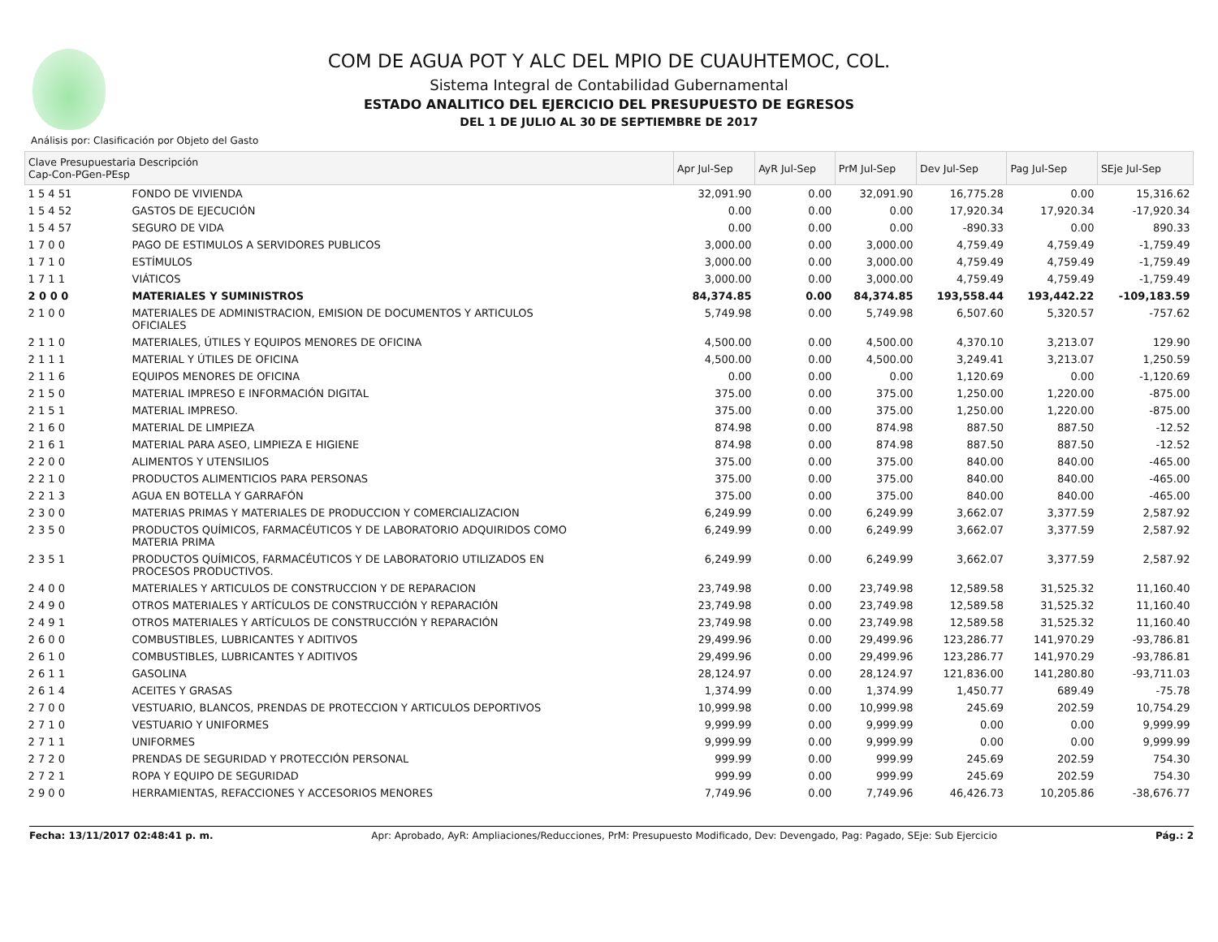COM DE AGUA POT Y ALC DEL MPIO DE CUAUHTEMOC, COL.
Sistema Integral de Contabilidad Gubernamental
ESTADO ANALITICO DEL EJERCICIO DEL PRESUPUESTO DE EGRESOS
DEL 1 DE JULIO AL 30 DE SEPTIEMBRE DE 2017
Análisis por: Clasificación por Objeto del Gasto
| Clave Presupuestaria Descripción Cap-Con-PGen-PEsp | | Apr Jul-Sep | AyR Jul-Sep | PrM Jul-Sep | Dev Jul-Sep | Pag Jul-Sep | SEje Jul-Sep |
| --- | --- | --- | --- | --- | --- | --- | --- |
| 1 5 4 51 | FONDO DE VIVIENDA | 32,091.90 | 0.00 | 32,091.90 | 16,775.28 | 0.00 | 15,316.62 |
| 1 5 4 52 | GASTOS DE EJECUCIÓN | 0.00 | 0.00 | 0.00 | 17,920.34 | 17,920.34 | -17,920.34 |
| 1 5 4 57 | SEGURO DE VIDA | 0.00 | 0.00 | 0.00 | -890.33 | 0.00 | 890.33 |
| 1 7 0 0 | PAGO DE ESTIMULOS A SERVIDORES PUBLICOS | 3,000.00 | 0.00 | 3,000.00 | 4,759.49 | 4,759.49 | -1,759.49 |
| 1 7 1 0 | ESTÍMULOS | 3,000.00 | 0.00 | 3,000.00 | 4,759.49 | 4,759.49 | -1,759.49 |
| 1 7 1 1 | VIÁTICOS | 3,000.00 | 0.00 | 3,000.00 | 4,759.49 | 4,759.49 | -1,759.49 |
| 2 0 0 0 | MATERIALES Y SUMINISTROS | 84,374.85 | 0.00 | 84,374.85 | 193,558.44 | 193,442.22 | -109,183.59 |
| 2 1 0 0 | MATERIALES DE ADMINISTRACION, EMISION DE DOCUMENTOS Y ARTICULOS OFICIALES | 5,749.98 | 0.00 | 5,749.98 | 6,507.60 | 5,320.57 | -757.62 |
| 2 1 1 0 | MATERIALES, ÚTILES Y EQUIPOS MENORES DE OFICINA | 4,500.00 | 0.00 | 4,500.00 | 4,370.10 | 3,213.07 | 129.90 |
| 2 1 1 1 | MATERIAL Y ÚTILES DE OFICINA | 4,500.00 | 0.00 | 4,500.00 | 3,249.41 | 3,213.07 | 1,250.59 |
| 2 1 1 6 | EQUIPOS MENORES DE OFICINA | 0.00 | 0.00 | 0.00 | 1,120.69 | 0.00 | -1,120.69 |
| 2 1 5 0 | MATERIAL IMPRESO E INFORMACIÓN DIGITAL | 375.00 | 0.00 | 375.00 | 1,250.00 | 1,220.00 | -875.00 |
| 2 1 5 1 | MATERIAL IMPRESO. | 375.00 | 0.00 | 375.00 | 1,250.00 | 1,220.00 | -875.00 |
| 2 1 6 0 | MATERIAL DE LIMPIEZA | 874.98 | 0.00 | 874.98 | 887.50 | 887.50 | -12.52 |
| 2 1 6 1 | MATERIAL PARA ASEO, LIMPIEZA E HIGIENE | 874.98 | 0.00 | 874.98 | 887.50 | 887.50 | -12.52 |
| 2 2 0 0 | ALIMENTOS Y UTENSILIOS | 375.00 | 0.00 | 375.00 | 840.00 | 840.00 | -465.00 |
| 2 2 1 0 | PRODUCTOS ALIMENTICIOS PARA PERSONAS | 375.00 | 0.00 | 375.00 | 840.00 | 840.00 | -465.00 |
| 2 2 1 3 | AGUA EN BOTELLA Y GARRAFÓN | 375.00 | 0.00 | 375.00 | 840.00 | 840.00 | -465.00 |
| 2 3 0 0 | MATERIAS PRIMAS Y MATERIALES DE PRODUCCION Y COMERCIALIZACION | 6,249.99 | 0.00 | 6,249.99 | 3,662.07 | 3,377.59 | 2,587.92 |
| 2 3 5 0 | PRODUCTOS QUÍMICOS, FARMACÉUTICOS Y DE LABORATORIO ADQUIRIDOS COMO MATERIA PRIMA | 6,249.99 | 0.00 | 6,249.99 | 3,662.07 | 3,377.59 | 2,587.92 |
| 2 3 5 1 | PRODUCTOS QUÍMICOS, FARMACÉUTICOS Y DE LABORATORIO UTILIZADOS EN PROCESOS PRODUCTIVOS. | 6,249.99 | 0.00 | 6,249.99 | 3,662.07 | 3,377.59 | 2,587.92 |
| 2 4 0 0 | MATERIALES Y ARTICULOS DE CONSTRUCCION Y DE REPARACION | 23,749.98 | 0.00 | 23,749.98 | 12,589.58 | 31,525.32 | 11,160.40 |
| 2 4 9 0 | OTROS MATERIALES Y ARTÍCULOS DE CONSTRUCCIÓN Y REPARACIÓN | 23,749.98 | 0.00 | 23,749.98 | 12,589.58 | 31,525.32 | 11,160.40 |
| 2 4 9 1 | OTROS MATERIALES Y ARTÍCULOS DE CONSTRUCCIÓN Y REPARACIÓN | 23,749.98 | 0.00 | 23,749.98 | 12,589.58 | 31,525.32 | 11,160.40 |
| 2 6 0 0 | COMBUSTIBLES, LUBRICANTES Y ADITIVOS | 29,499.96 | 0.00 | 29,499.96 | 123,286.77 | 141,970.29 | -93,786.81 |
| 2 6 1 0 | COMBUSTIBLES, LUBRICANTES Y ADITIVOS | 29,499.96 | 0.00 | 29,499.96 | 123,286.77 | 141,970.29 | -93,786.81 |
| 2 6 1 1 | GASOLINA | 28,124.97 | 0.00 | 28,124.97 | 121,836.00 | 141,280.80 | -93,711.03 |
| 2 6 1 4 | ACEITES Y GRASAS | 1,374.99 | 0.00 | 1,374.99 | 1,450.77 | 689.49 | -75.78 |
| 2 7 0 0 | VESTUARIO, BLANCOS, PRENDAS DE PROTECCION Y ARTICULOS DEPORTIVOS | 10,999.98 | 0.00 | 10,999.98 | 245.69 | 202.59 | 10,754.29 |
| 2 7 1 0 | VESTUARIO Y UNIFORMES | 9,999.99 | 0.00 | 9,999.99 | 0.00 | 0.00 | 9,999.99 |
| 2 7 1 1 | UNIFORMES | 9,999.99 | 0.00 | 9,999.99 | 0.00 | 0.00 | 9,999.99 |
| 2 7 2 0 | PRENDAS DE SEGURIDAD Y PROTECCIÓN PERSONAL | 999.99 | 0.00 | 999.99 | 245.69 | 202.59 | 754.30 |
| 2 7 2 1 | ROPA Y EQUIPO DE SEGURIDAD | 999.99 | 0.00 | 999.99 | 245.69 | 202.59 | 754.30 |
| 2 9 0 0 | HERRAMIENTAS, REFACCIONES Y ACCESORIOS MENORES | 7,749.96 | 0.00 | 7,749.96 | 46,426.73 | 10,205.86 | -38,676.77 |
Fecha: 13/11/2017 02:48:41 p. m. Apr: Aprobado, AyR: Ampliaciones/Reducciones, PrM: Presupuesto Modificado, Dev: Devengado, Pag: Pagado, SEje: Sub Ejercicio Pág.: 2